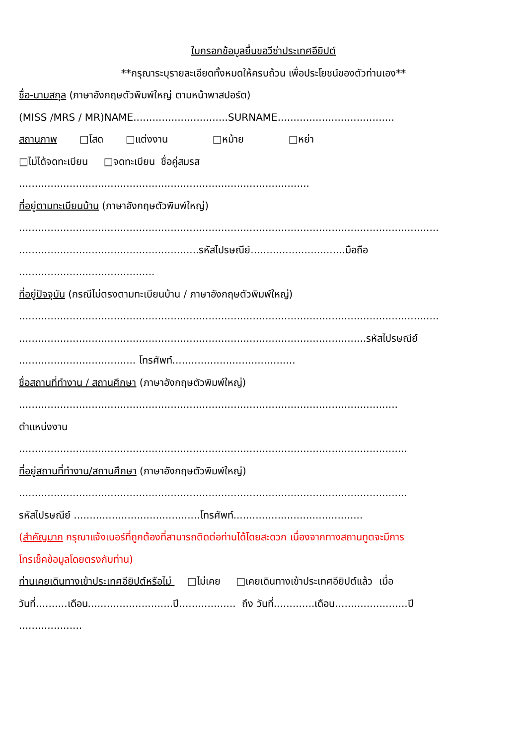ใบกรอกข้อมูลยื่นขอวีซ่าประเทศอียิปต์
**กรุณาระบุรายละเอียดทั้งหมดให้ครบถ้วน เพื่อประโยชน์ของตัวท่านเอง**
ชื่อ-นามสกุล (ภาษาอังกฤษตัวพิมพ์ใหญ่ ตามหน้าพาสปอร์ต)
(MISS /MRS / MR)NAME..............................SURNAME.....................................
สถานภาพ □โสด □แต่งงาน □หม้าย □หย่า
□ไม่ได้จดทะเบียน □จดทะเบียน ชื่อคู่สมรส
............................................................................................
ที่อยู่ตามทะเบียนบ้าน (ภาษาอังกฤษตัวพิมพ์ใหญ่)
.....................................................................................................................................
.........................................................รหัสไปรษณีย์..............................มือถือ
...........................................
ที่อยู่ปัจจุบัน (กรณีไม่ตรงตามทะเบียนบ้าน / ภาษาอังกฤษตัวพิมพ์ใหญ่)
.....................................................................................................................................
..............................................................................................................รหัสไปรษณีย์
..................................... โทรศัพท์.......................................
ชื่อสถานที่ทำงาน / สถานศึกษา (ภาษาอังกฤษตัวพิมพ์ใหญ่)
........................................................................................................................
ตำแหน่งงาน
...........................................................................................................................
ที่อยู่สถานที่ทำงาน/สถานศึกษา (ภาษาอังกฤษตัวพิมพ์ใหญ่)
...........................................................................................................................
รหัสไปรษณีย์ ........................................โทรศัพท์.........................................
(สำคัญมาก กรุณาแจ้งเบอร์ที่ถูกต้องที่สามารถติดต่อท่านได้โดยสะดวก เนื่องจากทางสถานทูตจะมีการ
โทรเช็คข้อมูลโดยตรงกับท่าน)
ท่านเคยเดินทางเข้าประเทศอียิปต์หรือไม่ □ไม่เคย □เคยเดินทางเข้าประเทศอียิปต์แล้ว เมื่อ
วันที่..........เดือน...........................ปี.................. ถึง วันที่.............เดือน.......................ปี
....................